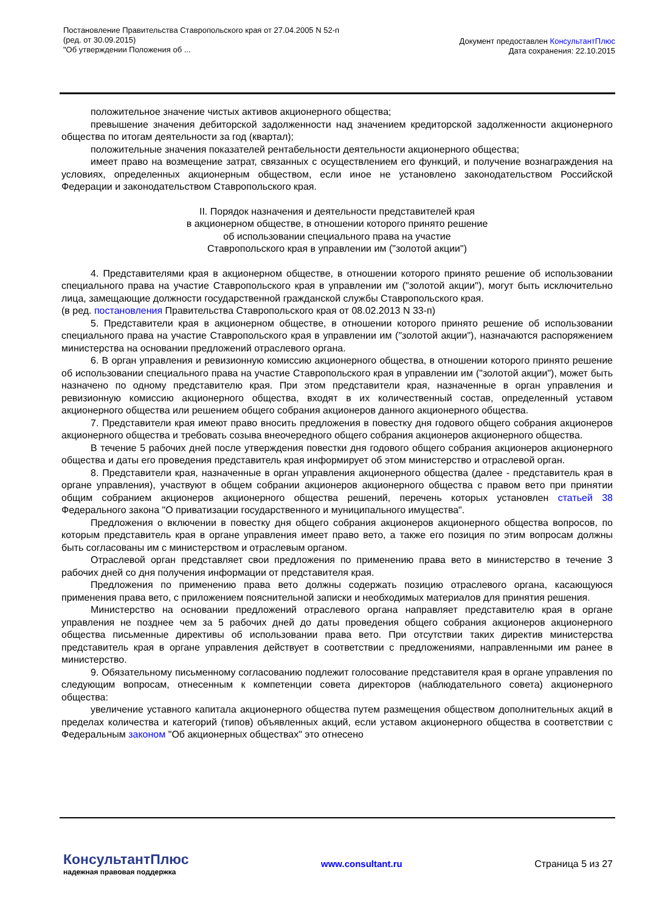Постановление Правительства Ставропольского края от 27.04.2005 N 52-п
(ред. от 30.09.2015)
"Об утверждении Положения об ...
Документ предоставлен КонсультантПлюс
Дата сохранения: 22.10.2015
положительное значение чистых активов акционерного общества;
превышение значения дебиторской задолженности над значением кредиторской задолженности акционерного общества по итогам деятельности за год (квартал);
положительные значения показателей рентабельности деятельности акционерного общества;
имеет право на возмещение затрат, связанных с осуществлением его функций, и получение вознаграждения на условиях, определенных акционерным обществом, если иное не установлено законодательством Российской Федерации и законодательством Ставропольского края.
II. Порядок назначения и деятельности представителей края
в акционерном обществе, в отношении которого принято решение
об использовании специального права на участие
Ставропольского края в управлении им ("золотой акции")
4. Представителями края в акционерном обществе, в отношении которого принято решение об использовании специального права на участие Ставропольского края в управлении им ("золотой акции"), могут быть исключительно лица, замещающие должности государственной гражданской службы Ставропольского края.
(в ред. постановления Правительства Ставропольского края от 08.02.2013 N 33-п)
5. Представители края в акционерном обществе, в отношении которого принято решение об использовании специального права на участие Ставропольского края в управлении им ("золотой акции"), назначаются распоряжением министерства на основании предложений отраслевого органа.
6. В орган управления и ревизионную комиссию акционерного общества, в отношении которого принято решение об использовании специального права на участие Ставропольского края в управлении им ("золотой акции"), может быть назначено по одному представителю края. При этом представители края, назначенные в орган управления и ревизионную комиссию акционерного общества, входят в их количественный состав, определенный уставом акционерного общества или решением общего собрания акционеров данного акционерного общества.
7. Представители края имеют право вносить предложения в повестку дня годового общего собрания акционеров акционерного общества и требовать созыва внеочередного общего собрания акционеров акционерного общества.
В течение 5 рабочих дней после утверждения повестки дня годового общего собрания акционеров акционерного общества и даты его проведения представитель края информирует об этом министерство и отраслевой орган.
8. Представители края, назначенные в орган управления акционерного общества (далее - представитель края в органе управления), участвуют в общем собрании акционеров акционерного общества с правом вето при принятии общим собранием акционеров акционерного общества решений, перечень которых установлен статьей 38 Федерального закона "О приватизации государственного и муниципального имущества".
Предложения о включении в повестку дня общего собрания акционеров акционерного общества вопросов, по которым представитель края в органе управления имеет право вето, а также его позиция по этим вопросам должны быть согласованы им с министерством и отраслевым органом.
Отраслевой орган представляет свои предложения по применению права вето в министерство в течение 3 рабочих дней со дня получения информации от представителя края.
Предложения по применению права вето должны содержать позицию отраслевого органа, касающуюся применения права вето, с приложением пояснительной записки и необходимых материалов для принятия решения.
Министерство на основании предложений отраслевого органа направляет представителю края в органе управления не позднее чем за 5 рабочих дней до даты проведения общего собрания акционеров акционерного общества письменные директивы об использовании права вето. При отсутствии таких директив министерства представитель края в органе управления действует в соответствии с предложениями, направленными им ранее в министерство.
9. Обязательному письменному согласованию подлежит голосование представителя края в органе управления по следующим вопросам, отнесенным к компетенции совета директоров (наблюдательного совета) акционерного общества:
увеличение уставного капитала акционерного общества путем размещения обществом дополнительных акций в пределах количества и категорий (типов) объявленных акций, если уставом акционерного общества в соответствии с Федеральным законом "Об акционерных обществах" это отнесено
КонсультантПлюс
надежная правовая поддержка
www.consultant.ru Страница 5 из 27